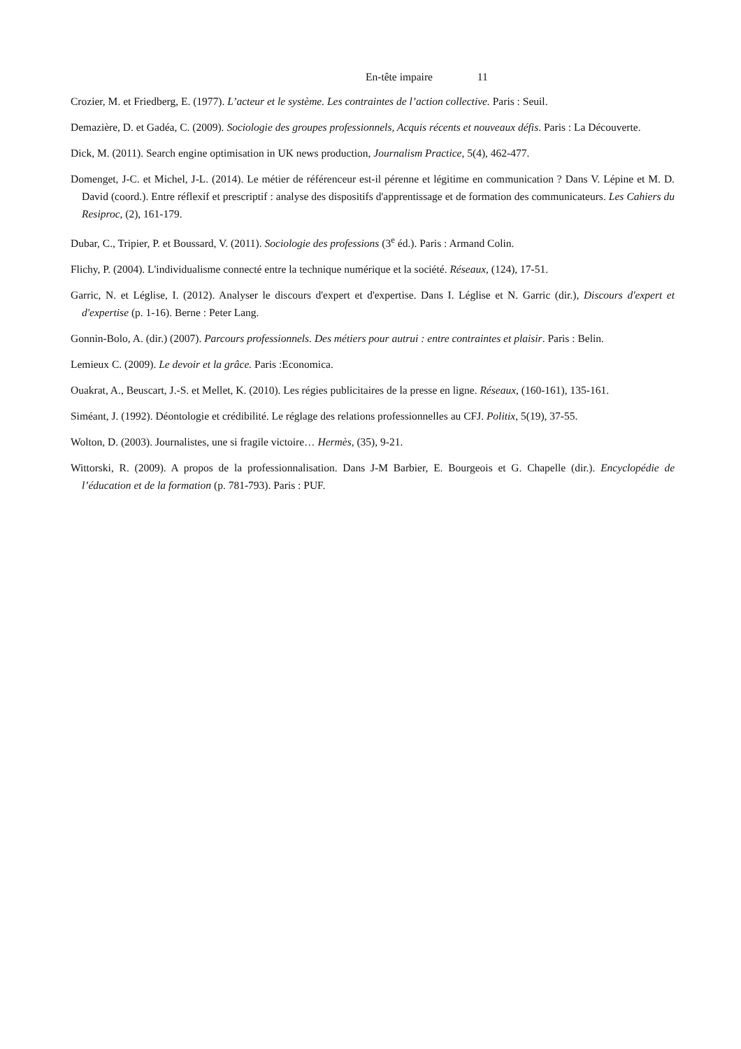En-tête impaire 11
Crozier, M. et Friedberg, E. (1977). L’acteur et le système. Les contraintes de l’action collective. Paris : Seuil.
Demazière, D. et Gadéa, C. (2009). Sociologie des groupes professionnels, Acquis récents et nouveaux défis. Paris : La Découverte.
Dick, M. (2011). Search engine optimisation in UK news production, Journalism Practice, 5(4), 462-477.
Domenget, J-C. et Michel, J-L. (2014). Le métier de référenceur est-il pérenne et légitime en communication ? Dans V. Lépine et M. D. David (coord.). Entre réflexif et prescriptif : analyse des dispositifs d'apprentissage et de formation des communicateurs. Les Cahiers du Resiproc, (2), 161-179.
Dubar, C., Tripier, P. et Boussard, V. (2011). Sociologie des professions (3<sup>e</sup> éd.). Paris : Armand Colin.
Flichy, P. (2004). L'individualisme connecté entre la technique numérique et la société. Réseaux, (124), 17-51.
Garric, N. et Léglise, I. (2012). Analyser le discours d'expert et d'expertise. Dans I. Léglise et N. Garric (dir.), Discours d'expert et d'expertise (p. 1-16). Berne : Peter Lang.
Gonnin-Bolo, A. (dir.) (2007). Parcours professionnels. Des métiers pour autrui : entre contraintes et plaisir. Paris : Belin.
Lemieux C. (2009). Le devoir et la grâce. Paris :Economica.
Ouakrat, A., Beuscart, J.-S. et Mellet, K. (2010). Les régies publicitaires de la presse en ligne. Réseaux, (160-161), 135-161.
Siméant, J. (1992). Déontologie et crédibilité. Le réglage des relations professionnelles au CFJ. Politix, 5(19), 37-55.
Wolton, D. (2003). Journalistes, une si fragile victoire… Hermès, (35), 9-21.
Wittorski, R. (2009). A propos de la professionnalisation. Dans J-M Barbier, E. Bourgeois et G. Chapelle (dir.). Encyclopédie de l’éducation et de la formation (p. 781-793). Paris : PUF.